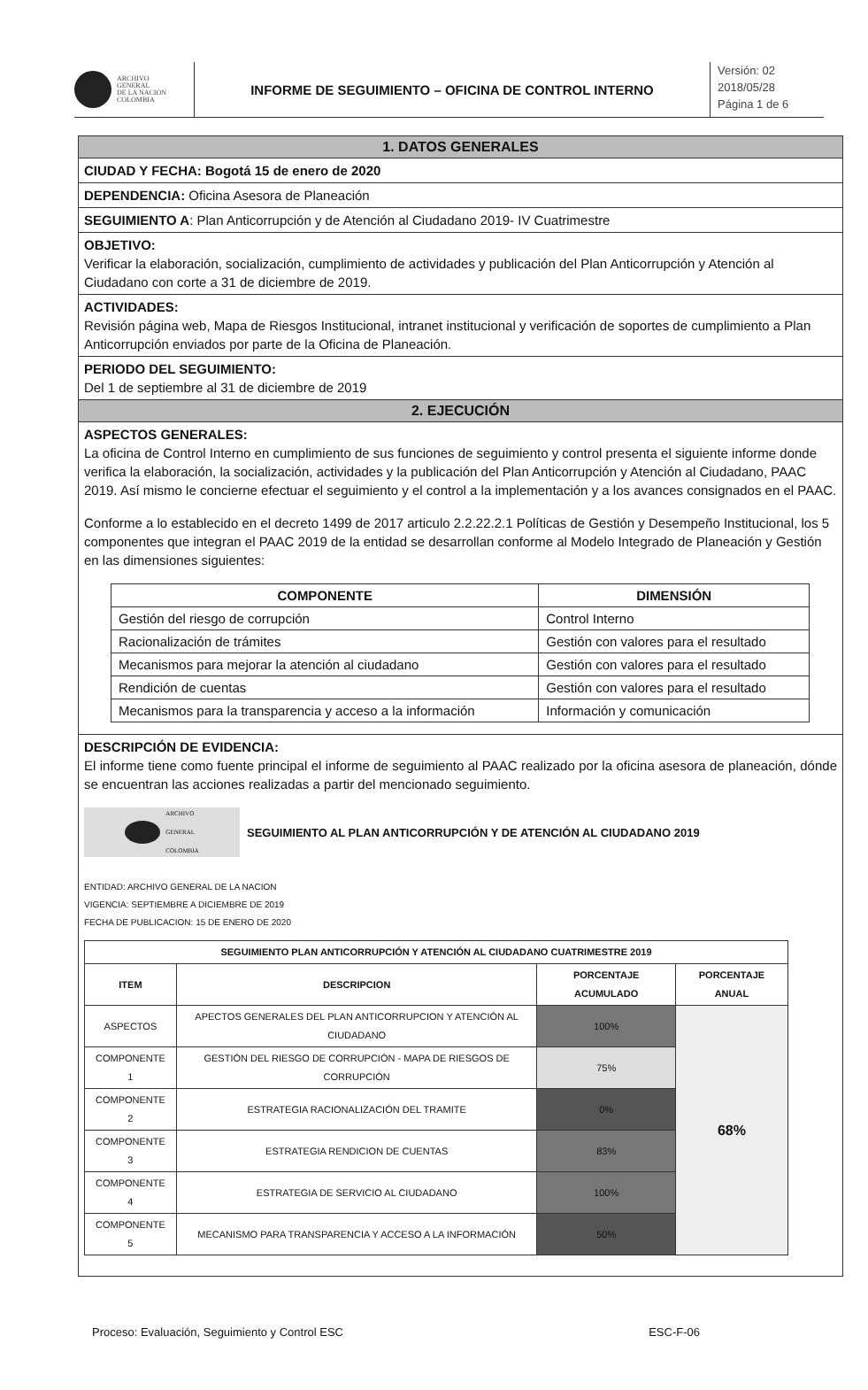ARCHIVO
GENERAL
DE LA NACIÓN
COLOMBIA
INFORME DE SEGUIMIENTO – OFICINA DE CONTROL INTERNO
Versión: 02
2018/05/28
Página 1 de 6
1. DATOS GENERALES
CIUDAD Y FECHA: Bogotá 15 de enero de 2020
DEPENDENCIA: Oficina Asesora de Planeación
SEGUIMIENTO A: Plan Anticorrupción y de Atención al Ciudadano 2019- IV Cuatrimestre
OBJETIVO:
Verificar la elaboración, socialización, cumplimiento de actividades y publicación del Plan Anticorrupción y Atención al Ciudadano con corte a 31 de diciembre de 2019.
ACTIVIDADES:
Revisión página web, Mapa de Riesgos Institucional, intranet institucional y verificación de soportes de cumplimiento a Plan Anticorrupción enviados por parte de la Oficina de Planeación.
PERIODO DEL SEGUIMIENTO:
Del 1 de septiembre al 31 de diciembre de 2019
2. EJECUCIÓN
ASPECTOS GENERALES:
La oficina de Control Interno en cumplimiento de sus funciones de seguimiento y control presenta el siguiente informe donde verifica la elaboración, la socialización, actividades y la publicación del Plan Anticorrupción y Atención al Ciudadano, PAAC 2019. Así mismo le concierne efectuar el seguimiento y el control a la implementación y a los avances consignados en el PAAC.
Conforme a lo establecido en el decreto 1499 de 2017 articulo 2.2.22.2.1 Políticas de Gestión y Desempeño Institucional, los 5 componentes que integran el PAAC 2019 de la entidad se desarrollan conforme al Modelo Integrado de Planeación y Gestión en las dimensiones siguientes:
| COMPONENTE | DIMENSIÓN |
| --- | --- |
| Gestión del riesgo de corrupción | Control Interno |
| Racionalización de trámites | Gestión con valores para el resultado |
| Mecanismos para mejorar la atención al ciudadano | Gestión con valores para el resultado |
| Rendición de cuentas | Gestión con valores para el resultado |
| Mecanismos para la transparencia y acceso a la información | Información y comunicación |
DESCRIPCIÓN DE EVIDENCIA:
El informe tiene como fuente principal el informe de seguimiento al PAAC realizado por la oficina asesora de planeación, dónde se encuentran las acciones realizadas a partir del mencionado seguimiento.
ARCHIVO
GENERAL
COLOMBIA
SEGUIMIENTO AL PLAN ANTICORRUPCIÓN Y DE ATENCIÓN AL CIUDADANO 2019
ENTIDAD: ARCHIVO GENERAL DE LA NACION
VIGENCIA: SEPTIEMBRE A DICIEMBRE DE 2019
FECHA DE PUBLICACION: 15 DE ENERO DE 2020
| SEGUIMIENTO PLAN ANTICORRUPCIÓN Y ATENCIÓN AL CIUDADANO CUATRIMESTRE 2019 | | | |
| --- | --- | --- | --- |
| ITEM | DESCRIPCION | PORCENTAJE ACUMULADO | PORCENTAJE ANUAL |
| ASPECTOS | APECTOS GENERALES DEL PLAN ANTICORRUPCION Y ATENCIÓN AL CIUDADANO | 100% | 68% |
| COMPONENTE 1 | GESTIÓN DEL RIESGO DE CORRUPCIÓN - MAPA DE RIESGOS DE CORRUPCIÓN | 75% | |
| COMPONENTE 2 | ESTRATEGIA RACIONALIZACIÓN DEL TRAMITE | 0% | |
| COMPONENTE 3 | ESTRATEGIA RENDICION DE CUENTAS | 83% | |
| COMPONENTE 4 | ESTRATEGIA DE SERVICIO AL CIUDADANO | 100% | |
| COMPONENTE 5 | MECANISMO PARA TRANSPARENCIA Y ACCESO A LA INFORMACIÓN | 50% | |
Proceso: Evaluación, Seguimiento y Control ESC ESC-F-06